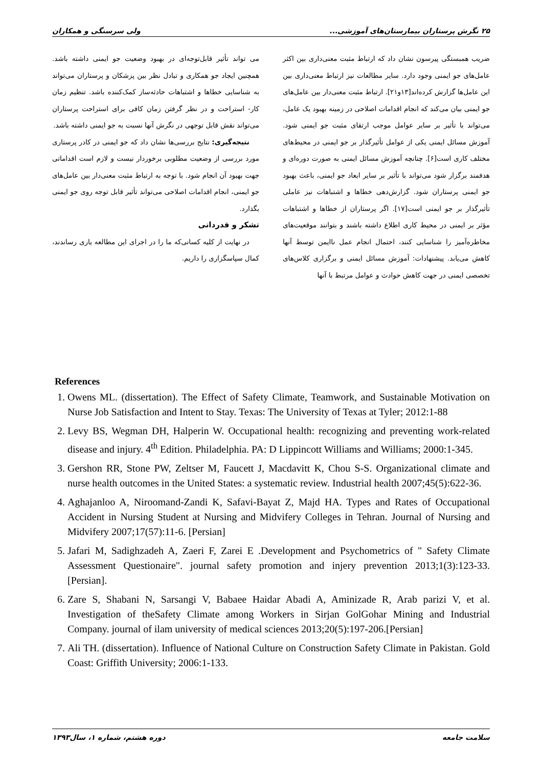۲۵ نگرش پرستاران بیمارستان‌های آموزشی... ولی سرسنگی و همکاران
ضریب همبستگی پیرسون نشان داد که ارتباط مثبت معنی‌داری بین اکثر عامل‌های جو ایمنی وجود دارد. سایر مطالعات نیز ارتباط معنی‌داری بین این عامل‌ها گزارش کرده‌اند[۱۳و۲۱]. ارتباط مثبت معنی‌دار بین عامل‌های جو ایمنی بیان می‌کند که انجام اقدامات اصلاحی در زمینه بهبود یک عامل، می‌تواند با تأثیر بر سایر عوامل موجب ارتقای مثبت جو ایمنی شود. آموزش مسائل ایمنی یکی از عوامل تأثیرگذار بر جو ایمنی در محیط‌های مختلف کاری است[۶]. چنانچه آموزش مسائل ایمنی به صورت دوره‌ای و هدفمند برگزار شود می‌تواند با تأثیر بر سایر ابعاد جو ایمنی، باعث بهبود جو ایمنی پرستاران شود. گزارش‌دهی خطاها و اشتباهات نیز عاملی تأثیرگذار بر جو ایمنی است[۱۷]. اگر پرستاران از خطاها و اشتباهات مؤثر بر ایمنی در محیط کاری اطلاع داشته باشند و بتوانند موقعیت‌های مخاطره‌آمیز را شناسایی کنند، احتمال انجام عمل ناایمن توسط آنها کاهش می‌یابد. پیشنهادات: آموزش مسائل ایمنی و برگزاری کلاس‌های تخصصی ایمنی در جهت کاهش حوادث و عوامل مرتبط با آنها
می تواند تأثیر قابل‌توجه‌ای در بهبود وضعیت جو ایمنی داشته باشد. همچنین ایجاد جو همکاری و تبادل نظر بین پزشکان و پرستاران می‌تواند به شناسایی خطاها و اشتباهات حادثه‌ساز کمک‌کننده باشد. تنظیم زمان کار- استراحت و در نظر گرفتن زمان کافی برای استراحت پرستاران می‌تواند نقش قابل توجهی در نگرش آنها نسبت به جو ایمنی داشته باشد.
نتیجه‌گیری: نتایج بررسی‌ها نشان داد که جو ایمنی در کادر پرستاری مورد بررسی از وضعیت مطلوبی برخوردار نیست و لازم است اقداماتی جهت بهبود آن انجام شود. با توجه به ارتباط مثبت معنی‌دار بین عامل‌های جو ایمنی، انجام اقدامات اصلاحی می‌تواند تأثیر قابل توجه روی جو ایمنی بگذارد.
تشکر و قدردانی
در نهایت از کلیه کسانی‌که ما را در اجرای این مطالعه یاری رساندند، کمال سپاسگزاری را داریم.
References
1. Owens ML. (dissertation). The Effect of Safety Climate, Teamwork, and Sustainable Motivation on Nurse Job Satisfaction and Intent to Stay. Texas: The University of Texas at Tyler; 2012:1-88
2. Levy BS, Wegman DH, Halperin W. Occupational health: recognizing and preventing work-related disease and injury. 4<sup>th</sup> Edition. Philadelphia. PA: D Lippincott Williams and Williams; 2000:1-345.
3. Gershon RR, Stone PW, Zeltser M, Faucett J, Macdavitt K, Chou S-S. Organizational climate and nurse health outcomes in the United States: a systematic review. Industrial health 2007;45(5):622-36.
4. Aghajanloo A, Niroomand-Zandi K, Safavi-Bayat Z, Majd HA. Types and Rates of Occupational Accident in Nursing Student at Nursing and Midvifery Colleges in Tehran. Journal of Nursing and Midvifery 2007;17(57):11-6. [Persian]
5. Jafari M, Sadighzadeh A, Zaeri F, Zarei E .Development and Psychometrics of " Safety Climate Assessment Questionaire". journal safety promotion and injery prevention 2013;1(3):123-33. [Persian].
6. Zare S, Shabani N, Sarsangi V, Babaee Haidar Abadi A, Aminizade R, Arab parizi V, et al. Investigation of theSafety Climate among Workers in Sirjan GolGohar Mining and Industrial Company. journal of ilam university of medical sciences 2013;20(5):197-206.[Persian]
7. Ali TH. (dissertation). Influence of National Culture on Construction Safety Climate in Pakistan. Gold Coast: Griffith University; 2006:1-133.
سلامت جامعه دوره هشتم، شماره ۱، سال۱۳۹۳